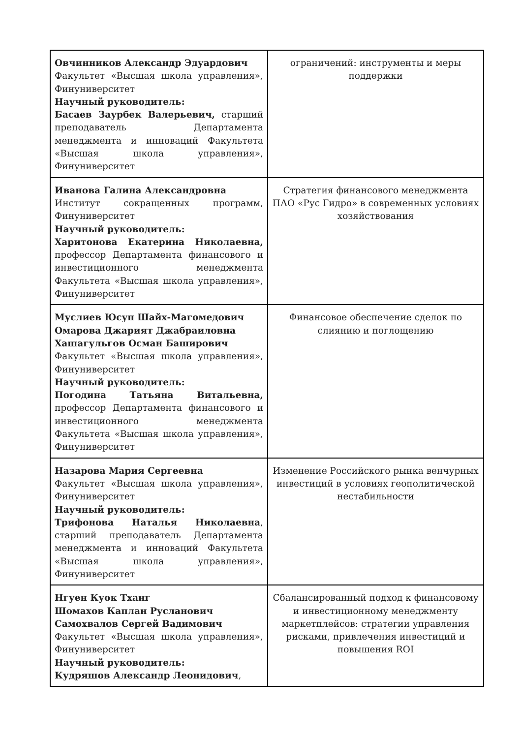| Овчинников Александр Эдуардович Факультет «Высшая школа управления», Финуниверситет Научный руководитель: Басаев Заурбек Валерьевич, старший преподаватель Департамента менеджмента и инноваций Факультета «Высшая школа управления», Финуниверситет | ограничений: инструменты и меры поддержки |
| Иванова Галина Александровна Институт сокращенных программ, Финуниверситет Научный руководитель: Харитонова Екатерина Николаевна, профессор Департамента финансового и инвестиционного менеджмента Факультета «Высшая школа управления», Финуниверситет | Стратегия финансового менеджмента ПАО «Рус Гидро» в современных условиях хозяйствования |
| Муслиев Юсуп Шайх-Магомедович Омарова Джарият Джабраиловна Хашагульгов Осман Баширович Факультет «Высшая школа управления», Финуниверситет Научный руководитель: Погодина Татьяна Витальевна, профессор Департамента финансового и инвестиционного менеджмента Факультета «Высшая школа управления», Финуниверситет | Финансовое обеспечение сделок по слиянию и поглощению |
| Назарова Мария Сергеевна Факультет «Высшая школа управления», Финуниверситет Научный руководитель: Трифонова Наталья Николаевна , старший преподаватель Департамента менеджмента и инноваций Факультета «Высшая школа управления», Финуниверситет | Изменение Российского рынка венчурных инвестиций в условиях геополитической нестабильности |
| Нгуен Куок Тханг Шомахов Каплан Русланович Самохвалов Сергей Вадимович Факультет «Высшая школа управления», Финуниверситет Научный руководитель: Кудряшов Александр Леонидович , | Сбалансированный подход к финансовому и инвестиционному менеджменту маркетплейсов: стратегии управления рисками, привлечения инвестиций и повышения ROI |